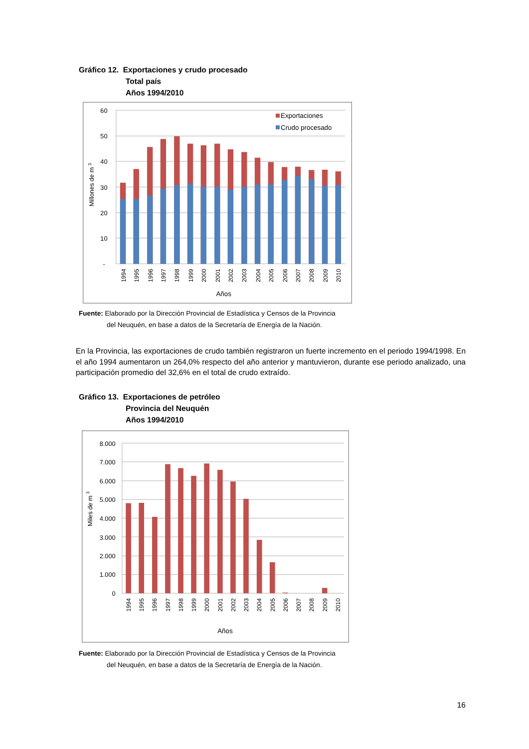Gráfico 12. Exportaciones y crudo procesado
Total país
Años 1994/2010
60
50
40
30
20
10
-
Exportaciones
Crudo procesado
Millones de m 3
1994
1995
1996
1997
1998
1999
2000
2001
2002
2003
2004
2005
2006
2007
2008
2009
2010
Años
Fuente: Elaborado por la Dirección Provincial de Estadística y Censos de la Provincia
del Neuquén, en base a datos de la Secretaría de Energía de la Nación.
En la Provincia, las exportaciones de crudo también registraron un fuerte incremento en el periodo 1994/1998. En el año 1994 aumentaron un 264,0% respecto del año anterior y mantuvieron, durante ese periodo analizado, una participación promedio del 32,6% en el total de crudo extraído.
Gráfico 13. Exportaciones de petróleo
Provincia del Neuquén
Años 1994/2010
8.000
7.000
6.000
5.000
4.000
3.000
2.000
1.000
0
Miles de m 3
1994
1995
1996
1997
1998
1999
2000
2001
2002
2003
2004
2005
2006
2007
2008
2009
2010
Años
Fuente: Elaborado por la Dirección Provincial de Estadística y Censos de la Provincia
del Neuquén, en base a datos de la Secretaría de Energía de la Nación.
16